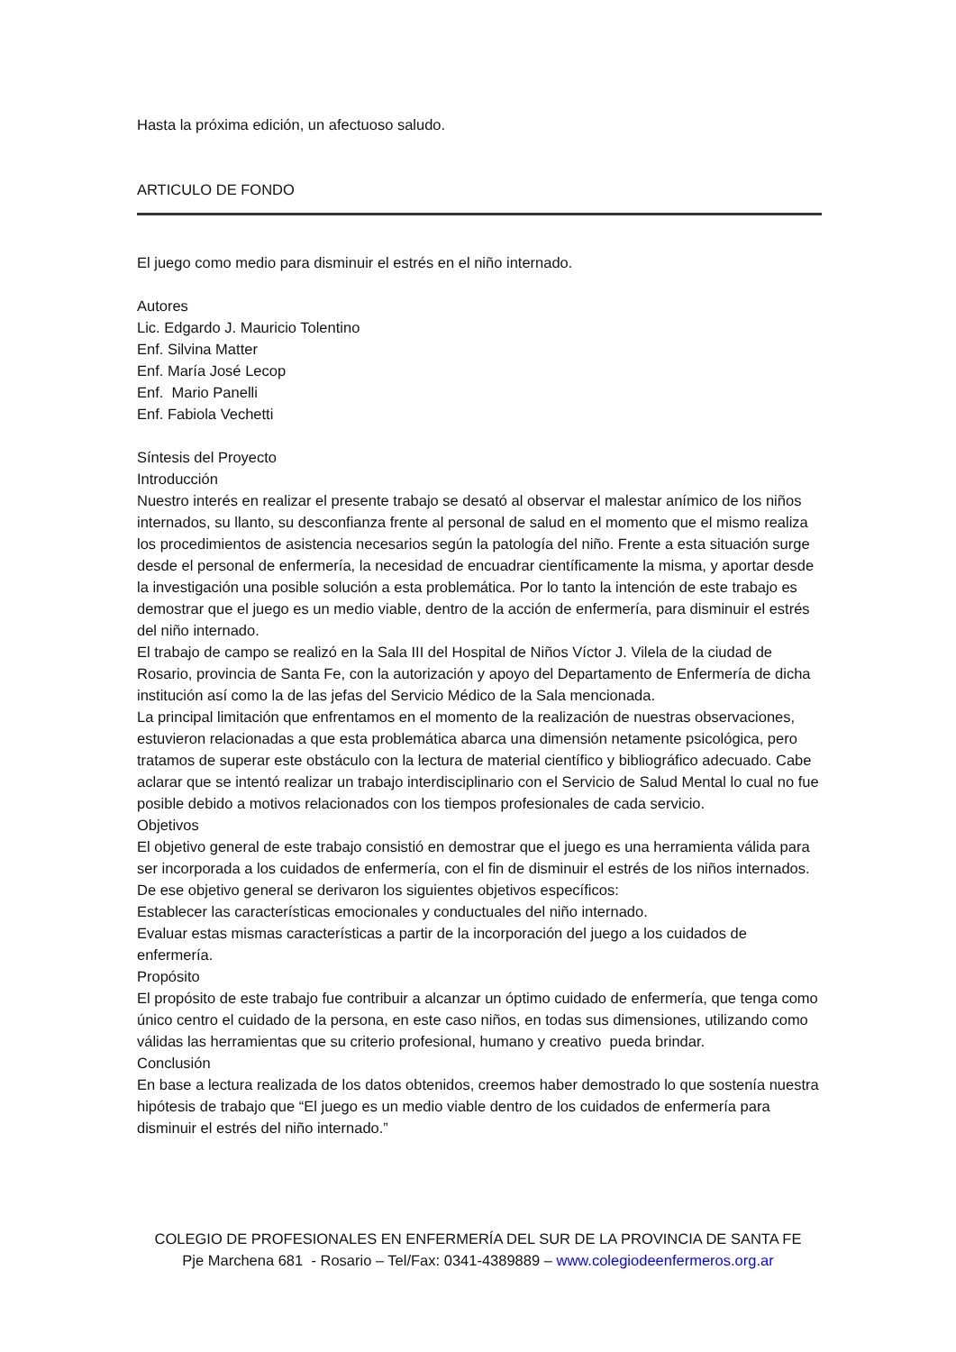Hasta la próxima edición, un afectuoso saludo.
ARTICULO DE FONDO
El juego como medio para disminuir el estrés en el niño internado.
Autores
Lic. Edgardo J. Mauricio Tolentino
Enf. Silvina Matter
Enf. María José Lecop
Enf. Mario Panelli
Enf. Fabiola Vechetti
Síntesis del Proyecto
Introducción
Nuestro interés en realizar el presente trabajo se desató al observar el malestar anímico de los niños internados, su llanto, su desconfianza frente al personal de salud en el momento que el mismo realiza los procedimientos de asistencia necesarios según la patología del niño. Frente a esta situación surge desde el personal de enfermería, la necesidad de encuadrar científicamente la misma, y aportar desde la investigación una posible solución a esta problemática. Por lo tanto la intención de este trabajo es demostrar que el juego es un medio viable, dentro de la acción de enfermería, para disminuir el estrés del niño internado.
El trabajo de campo se realizó en la Sala III del Hospital de Niños Víctor J. Vilela de la ciudad de Rosario, provincia de Santa Fe, con la autorización y apoyo del Departamento de Enfermería de dicha institución así como la de las jefas del Servicio Médico de la Sala mencionada.
La principal limitación que enfrentamos en el momento de la realización de nuestras observaciones, estuvieron relacionadas a que esta problemática abarca una dimensión netamente psicológica, pero tratamos de superar este obstáculo con la lectura de material científico y bibliográfico adecuado. Cabe aclarar que se intentó realizar un trabajo interdisciplinario con el Servicio de Salud Mental lo cual no fue posible debido a motivos relacionados con los tiempos profesionales de cada servicio.
Objetivos
El objetivo general de este trabajo consistió en demostrar que el juego es una herramienta válida para ser incorporada a los cuidados de enfermería, con el fin de disminuir el estrés de los niños internados.
De ese objetivo general se derivaron los siguientes objetivos específicos:
Establecer las características emocionales y conductuales del niño internado.
Evaluar estas mismas características a partir de la incorporación del juego a los cuidados de enfermería.
Propósito
El propósito de este trabajo fue contribuir a alcanzar un óptimo cuidado de enfermería, que tenga como único centro el cuidado de la persona, en este caso niños, en todas sus dimensiones, utilizando como válidas las herramientas que su criterio profesional, humano y creativo pueda brindar.
Conclusión
En base a lectura realizada de los datos obtenidos, creemos haber demostrado lo que sostenía nuestra hipótesis de trabajo que “El juego es un medio viable dentro de los cuidados de enfermería para disminuir el estrés del niño internado.”
COLEGIO DE PROFESIONALES EN ENFERMERÍA DEL SUR DE LA PROVINCIA DE SANTA FE
Pje Marchena 681 - Rosario – Tel/Fax: 0341-4389889 – www.colegiodeenfermeros.org.ar